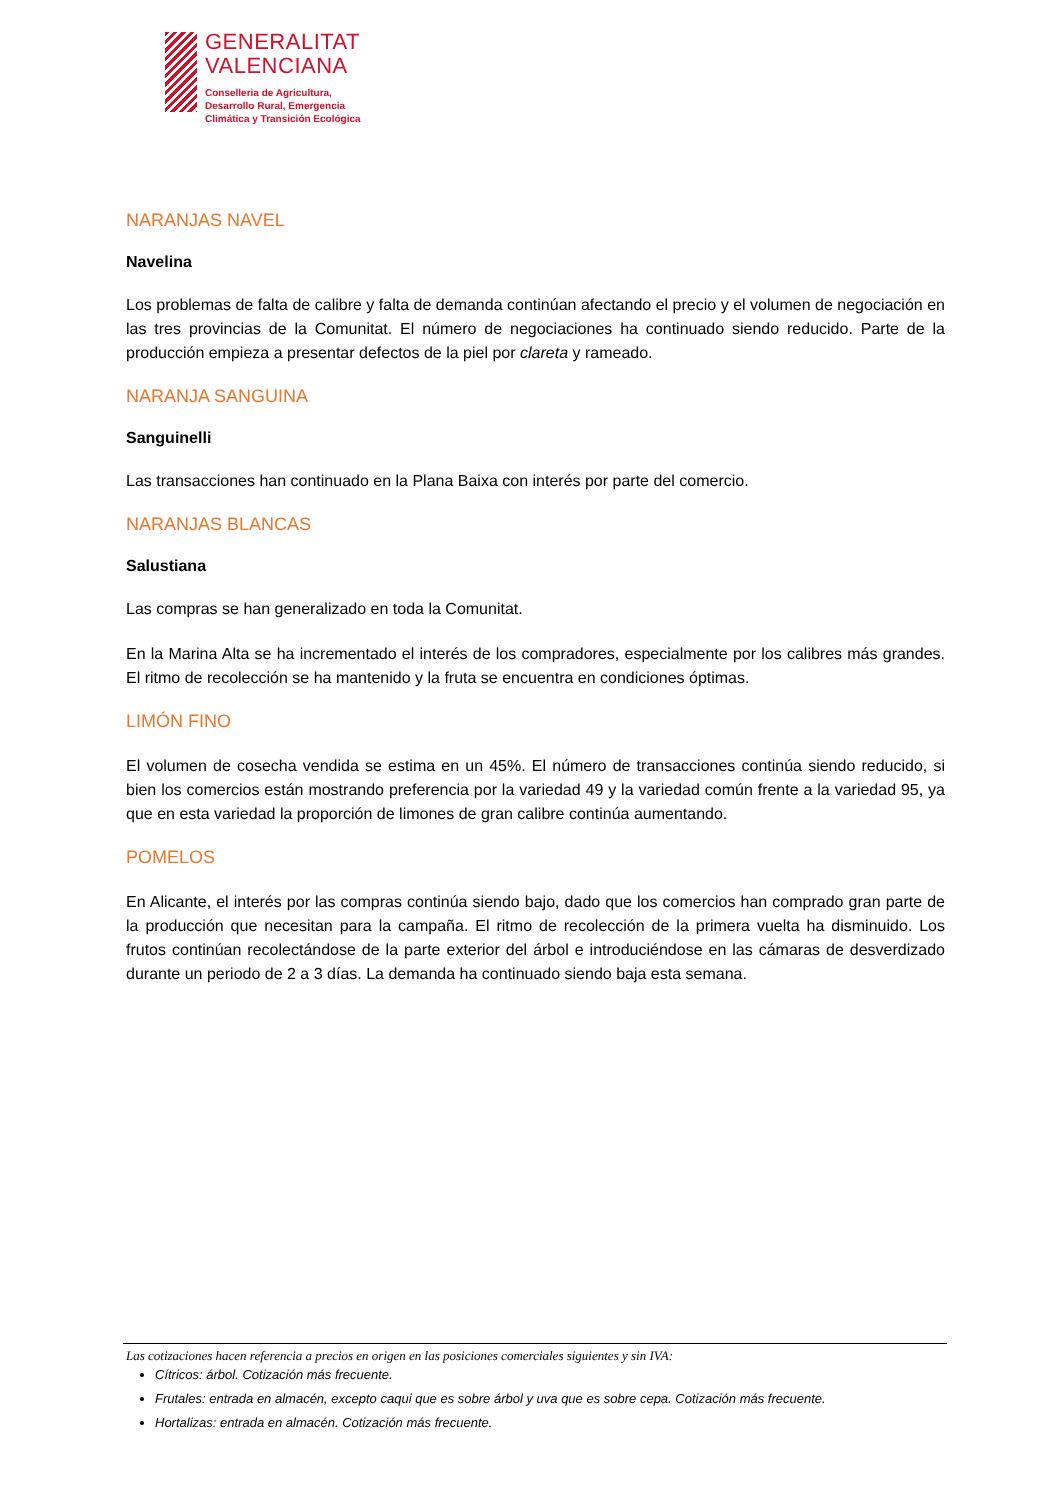GENERALITAT
VALENCIANA
Conselleria de Agricultura,
Desarrollo Rural, Emergencia
Climática y Transición Ecológica
NARANJAS NAVEL
Navelina
Los problemas de falta de calibre y falta de demanda continúan afectando el precio y el volumen de negociación en las tres provincias de la Comunitat. El número de negociaciones ha continuado siendo reducido. Parte de la producción empieza a presentar defectos de la piel por clareta y rameado.
NARANJA SANGUINA
Sanguinelli
Las transacciones han continuado en la Plana Baixa con interés por parte del comercio.
NARANJAS BLANCAS
Salustiana
Las compras se han generalizado en toda la Comunitat.
En la Marina Alta se ha incrementado el interés de los compradores, especialmente por los calibres más grandes. El ritmo de recolección se ha mantenido y la fruta se encuentra en condiciones óptimas.
LIMÓN FINO
El volumen de cosecha vendida se estima en un 45%. El número de transacciones continúa siendo reducido, si bien los comercios están mostrando preferencia por la variedad 49 y la variedad común frente a la variedad 95, ya que en esta variedad la proporción de limones de gran calibre continúa aumentando.
POMELOS
En Alicante, el interés por las compras continúa siendo bajo, dado que los comercios han comprado gran parte de la producción que necesitan para la campaña. El ritmo de recolección de la primera vuelta ha disminuido. Los frutos continúan recolectándose de la parte exterior del árbol e introduciéndose en las cámaras de desverdizado durante un periodo de 2 a 3 días. La demanda ha continuado siendo baja esta semana.
Las cotizaciones hacen referencia a precios en origen en las posiciones comerciales siguientes y sin IVA:
Cítricos: árbol. Cotización más frecuente.
Frutales: entrada en almacén, excepto caqui que es sobre árbol y uva que es sobre cepa. Cotización más frecuente.
Hortalizas: entrada en almacén. Cotización más frecuente.